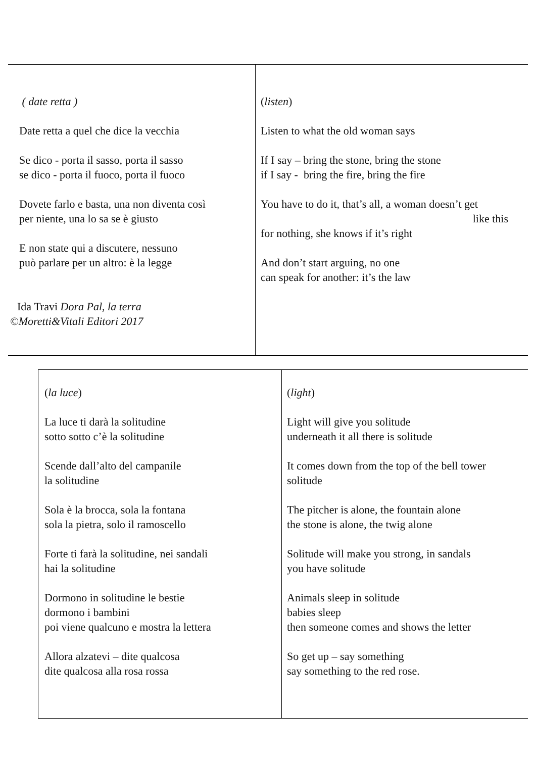| ( date retta ) Date retta a quel che dice la vecchia Se dico - porta il sasso, porta il sasso se dico - porta il fuoco, porta il fuoco Dovete farlo e basta, una non diventa così per niente, una lo sa se è giusto E non state qui a discutere, nessuno può parlare per un altro: è la legge Ida Travi Dora Pal, la terra ©Moretti&Vitali Editori 2017 | ( listen ) Listen to what the old woman says If I say – bring the stone, bring the stone if I say - bring the fire, bring the fire You have to do it, that’s all, a woman doesn’t get like this for nothing, she knows if it’s right And don’t start arguing, no one can speak for another: it’s the law |
| ( la luce ) La luce ti darà la solitudine sotto sotto c’è la solitudine Scende dall’alto del campanile la solitudine Sola è la brocca, sola la fontana sola la pietra, solo il ramoscello Forte ti farà la solitudine, nei sandali hai la solitudine Dormono in solitudine le bestie dormono i bambini poi viene qualcuno e mostra la lettera Allora alzatevi – dite qualcosa dite qualcosa alla rosa rossa | ( light ) Light will give you solitude underneath it all there is solitude It comes down from the top of the bell tower solitude The pitcher is alone, the fountain alone the stone is alone, the twig alone Solitude will make you strong, in sandals you have solitude Animals sleep in solitude babies sleep then someone comes and shows the letter So get up – say something say something to the red rose. |